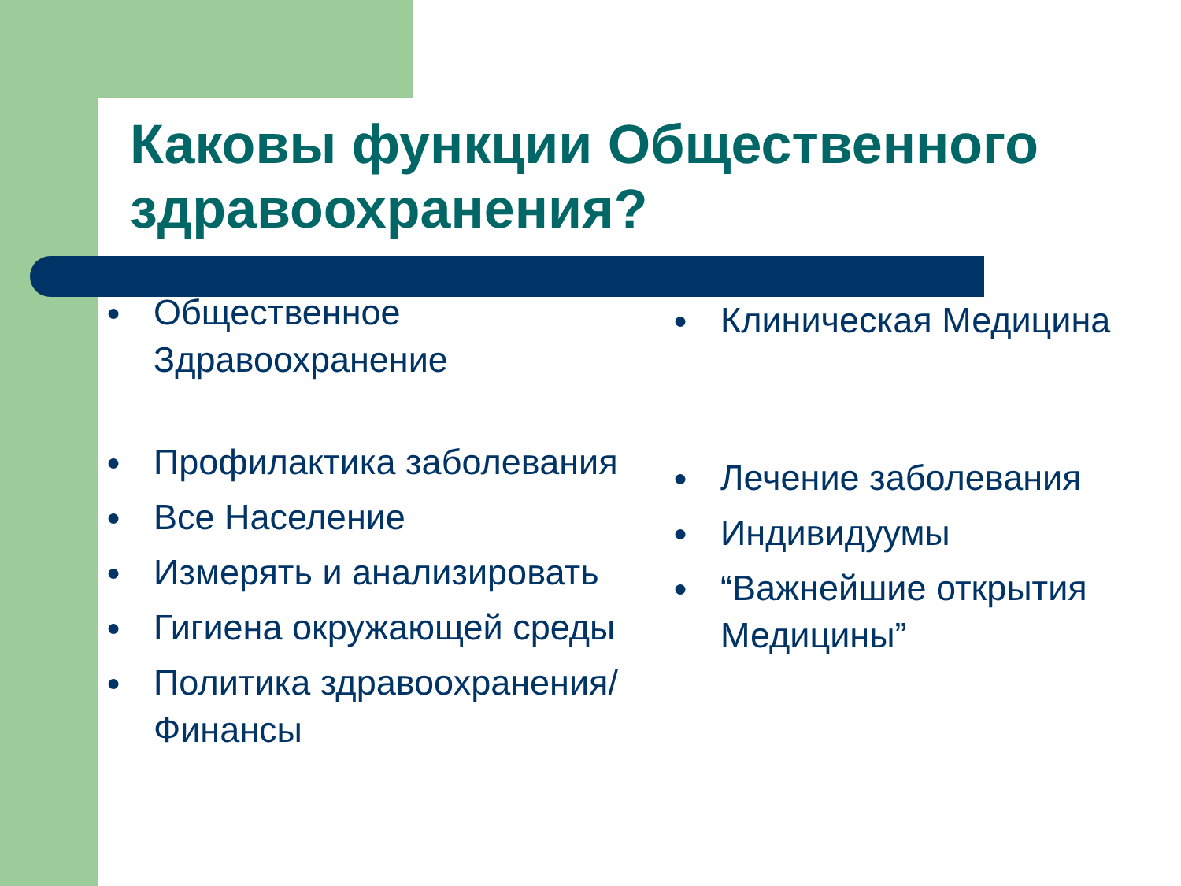Каковы функции Общественного здравоохранения?
● Общественное Здравоохранение
● Профилактика заболевания
● Все Население
● Измерять и анализировать
● Гигиена окружающей среды
● Политика здравоохранения/Финансы
● Клиническая Медицина
● Лечение заболевания
● Индивидуумы
● “Важнейшие открытия Медицины”